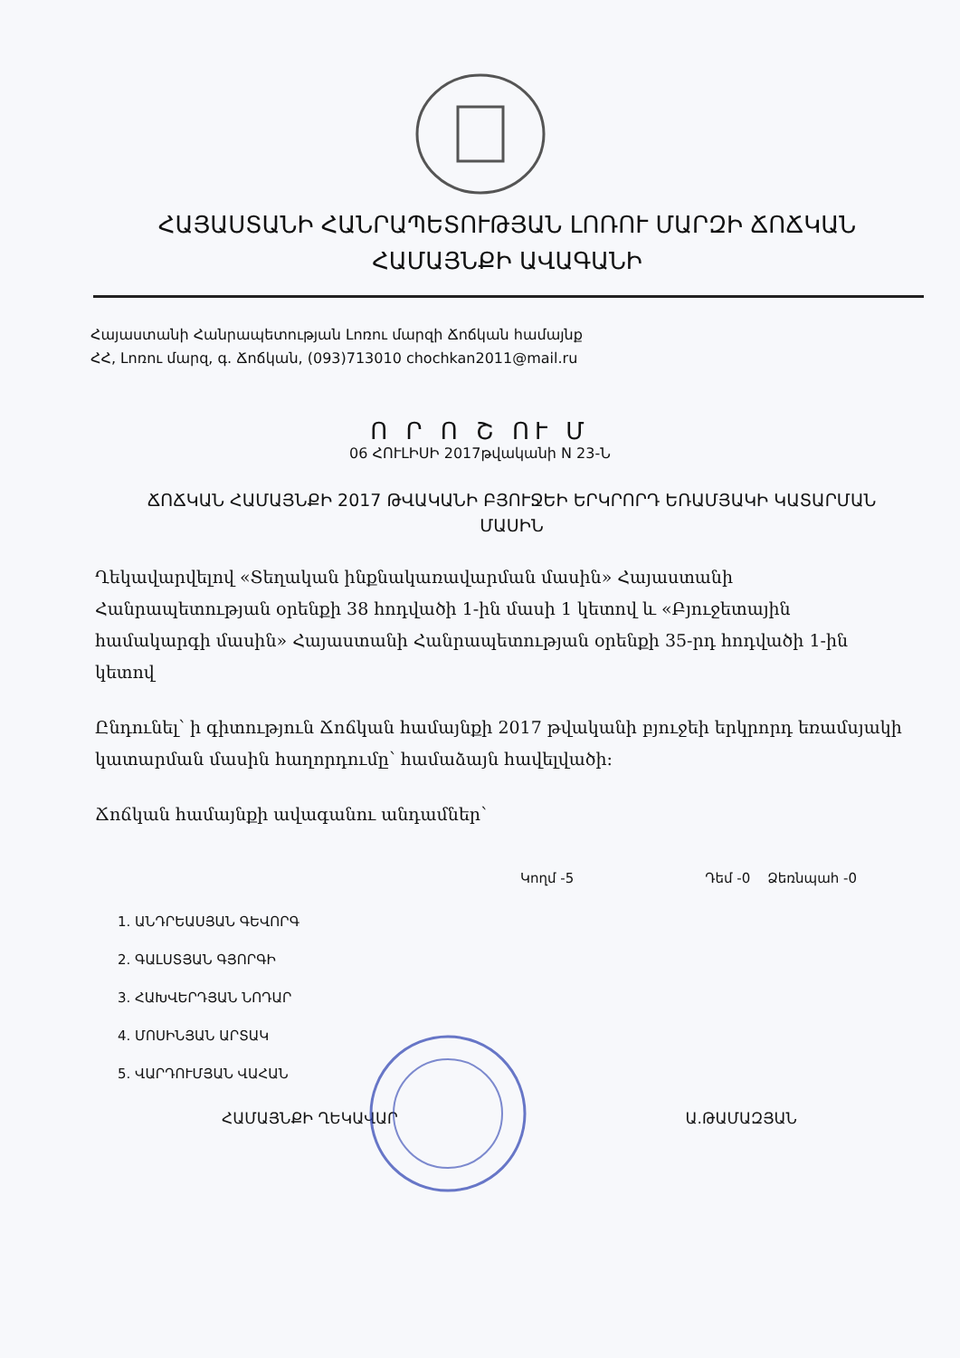ՀԱՅԱՍՏԱՆԻ ՀԱՆՐԱՊԵՏՈՒԹՅԱՆ ԼՈՌՈՒ ՄԱՐԶԻ ՃՈՃԿԱՆ
ՀԱՄԱՅՆՔԻ ԱՎԱԳԱՆԻ
Հայաստանի Հանրապետության Լոռու մարզի Ճոճկան համայնք
ՀՀ, Լոռու մարզ, գ. Ճոճկան, (093)713010 chochkan2011@mail.ru
Ո Ր Ո Շ ՈՒ Մ
06 ՀՈՒԼԻՍԻ 2017թվականի N 23-Ն
ՃՈՃԿԱՆ ՀԱՄԱՅՆՔԻ 2017 ԹՎԱԿԱՆԻ ԲՅՈՒՋԵԻ ԵՐԿՐՈՐԴ ԵՌԱՄՅԱԿԻ ԿԱՏԱՐՄԱՆ ՄԱՍԻՆ
Ղեկավարվելով «Տեղական ինքնակառավարման մասին» Հայաստանի Հանրապետության օրենքի 38 հոդվածի 1-ին մասի 1 կետով և «Բյուջետային համակարգի մասին» Հայաստանի Հանրապետության օրենքի 35-րդ հոդվածի 1-ին կետով
Ընդունել՝ ի գիտություն Ճոճկան համայնքի 2017 թվականի բյուջեի երկրորդ եռամսյակի կատարման մասին հաղորդումը՝ համաձայն հավելվածի:
Ճոճկան համայնքի ավագանու անդամներ՝
Կողմ -5 Դեմ -0 Ձեռնպահ -0
1. ԱՆԴՐԵԱՍՅԱՆ ԳԵՎՈՐԳ
2. ԳԱԼՍՏՅԱՆ ԳՅՈՐԳԻ
3. ՀԱԽՎԵՐԴՅԱՆ ՆՈԴԱՐ
4. ՄՈՍԻՆՅԱՆ ԱՐՏԱԿ
5. ՎԱՐԴՈՒՄՅԱՆ ՎԱՀԱՆ
ՀԱՄԱՅՆՔԻ ՂԵԿԱՎԱՐ Ա.ԹԱՄԱԶՅԱՆ